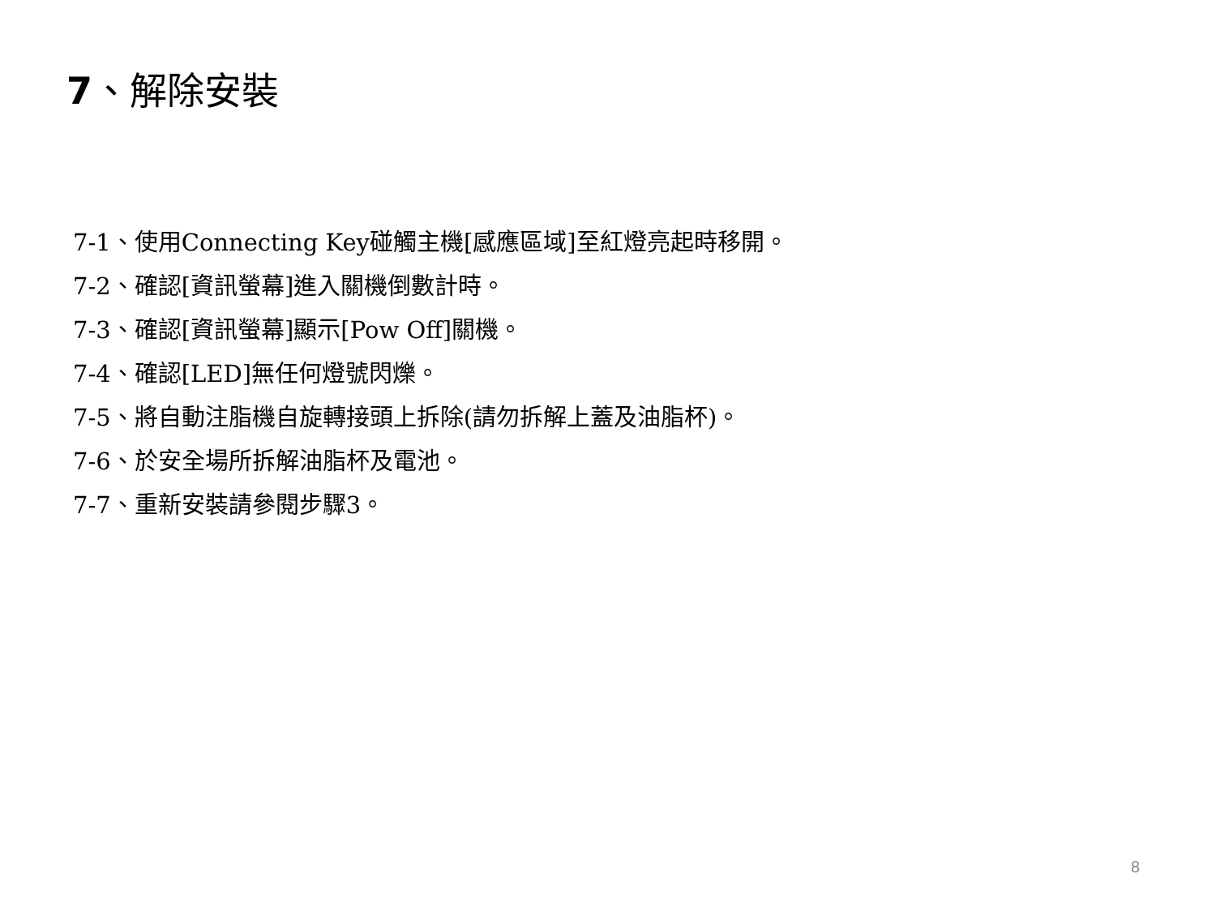7、解除安裝
7-1、使用Connecting Key碰觸主機[感應區域]至紅燈亮起時移開。
7-2、確認[資訊螢幕]進入關機倒數計時。
7-3、確認[資訊螢幕]顯示[Pow Off]關機。
7-4、確認[LED]無任何燈號閃爍。
7-5、將自動注脂機自旋轉接頭上拆除(請勿拆解上蓋及油脂杯)。
7-6、於安全場所拆解油脂杯及電池。
7-7、重新安裝請參閱步驟3。
8